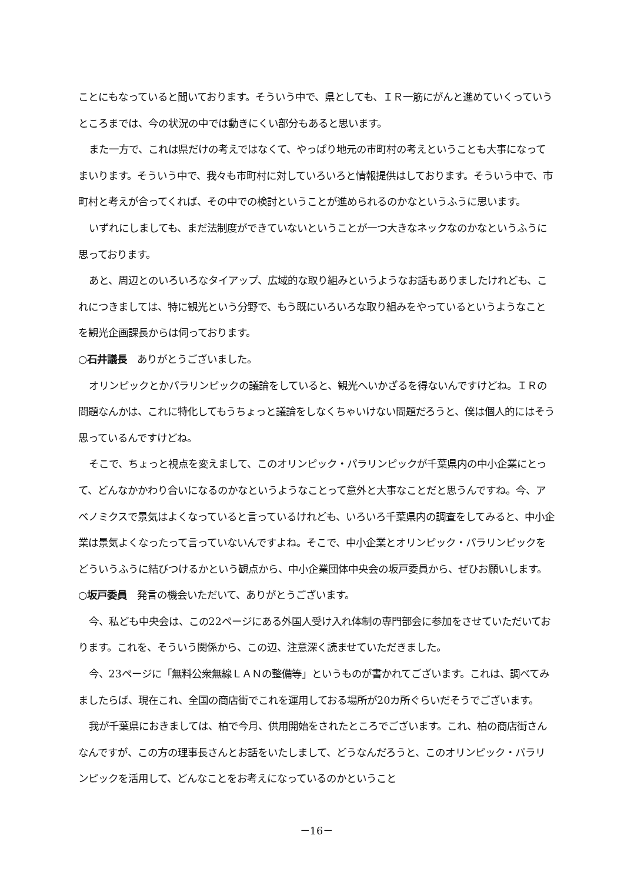ことにもなっていると聞いております。そういう中で、県としても、ＩＲ一筋にがんと進めていくっていうところまでは、今の状況の中では動きにくい部分もあると思います。
また一方で、これは県だけの考えではなくて、やっぱり地元の市町村の考えということも大事になってまいります。そういう中で、我々も市町村に対していろいろと情報提供はしております。そういう中で、市町村と考えが合ってくれば、その中での検討ということが進められるのかなというふうに思います。
いずれにしましても、まだ法制度ができていないということが一つ大きなネックなのかなというふうに思っております。
あと、周辺とのいろいろなタイアップ、広域的な取り組みというようなお話もありましたけれども、これにつきましては、特に観光という分野で、もう既にいろいろな取り組みをやっているというようなことを観光企画課長からは伺っております。
○石井議長　ありがとうございました。
オリンピックとかパラリンピックの議論をしていると、観光へいかざるを得ないんですけどね。ＩＲの問題なんかは、これに特化してもうちょっと議論をしなくちゃいけない問題だろうと、僕は個人的にはそう思っているんですけどね。
そこで、ちょっと視点を変えまして、このオリンピック・パラリンピックが千葉県内の中小企業にとって、どんなかかわり合いになるのかなというようなことって意外と大事なことだと思うんですね。今、アベノミクスで景気はよくなっていると言っているけれども、いろいろ千葉県内の調査をしてみると、中小企業は景気よくなったって言っていないんですよね。そこで、中小企業とオリンピック・パラリンピックをどういうふうに結びつけるかという観点から、中小企業団体中央会の坂戸委員から、ぜひお願いします。
○坂戸委員　発言の機会いただいて、ありがとうございます。
今、私ども中央会は、この22ページにある外国人受け入れ体制の専門部会に参加をさせていただいております。これを、そういう関係から、この辺、注意深く読ませていただきました。
今、23ページに「無料公衆無線ＬＡＮの整備等」というものが書かれてございます。これは、調べてみましたらば、現在これ、全国の商店街でこれを運用しておる場所が20カ所ぐらいだそうでございます。
我が千葉県におきましては、柏で今月、供用開始をされたところでございます。これ、柏の商店街さんなんですが、この方の理事長さんとお話をいたしまして、どうなんだろうと、このオリンピック・パラリンピックを活用して、どんなことをお考えになっているのかということ
－16－